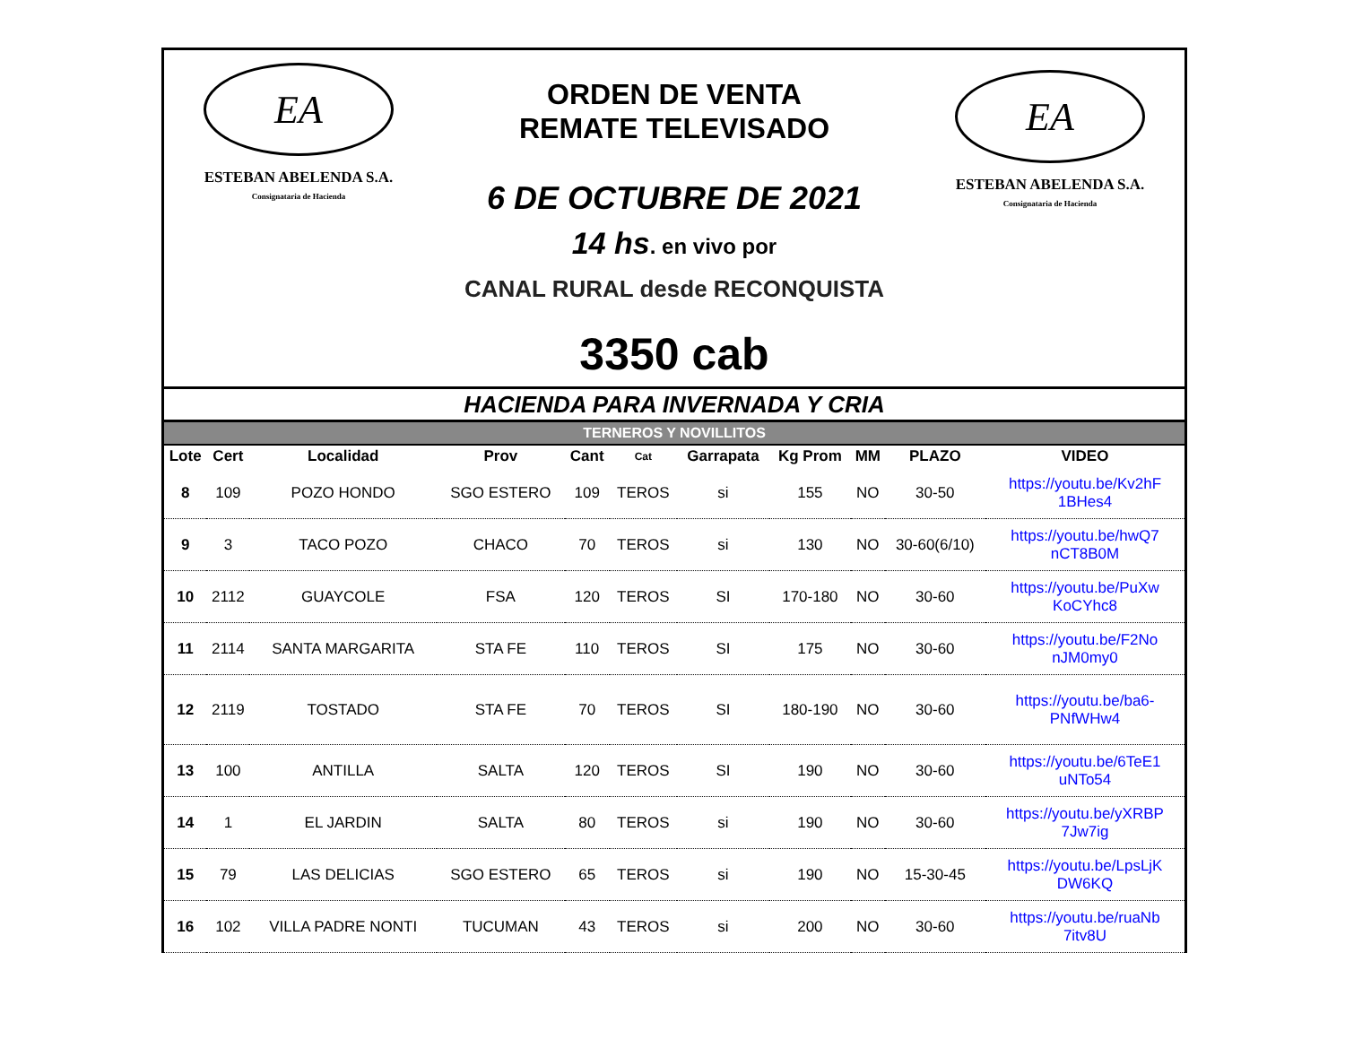EA
ESTEBAN ABELENDA S.A.
Consignataria de Hacienda
ORDEN DE VENTA
REMATE TELEVISADO
6 DE OCTUBRE DE 2021
14 hs. en vivo por
CANAL RURAL desde RECONQUISTA
3350 cab
EA
ESTEBAN ABELENDA S.A.
Consignataria de Hacienda
HACIENDA PARA INVERNADA Y CRIA
| TERNEROS Y NOVILLITOS | | | | | | | | | | |
| Lote | Cert | Localidad | Prov | Cant | Cat | Garrapata | Kg Prom | MM | PLAZO | VIDEO |
| 8 | 109 | POZO HONDO | SGO ESTERO | 109 | TEROS | si | 155 | NO | 30-50 | https://youtu.be/Kv2hF 1BHes4 |
| 9 | 3 | TACO POZO | CHACO | 70 | TEROS | si | 130 | NO | 30-60(6/10) | https://youtu.be/hwQ7 nCT8B0M |
| 10 | 2112 | GUAYCOLE | FSA | 120 | TEROS | SI | 170-180 | NO | 30-60 | https://youtu.be/PuXw KoCYhc8 |
| 11 | 2114 | SANTA MARGARITA | STA FE | 110 | TEROS | SI | 175 | NO | 30-60 | https://youtu.be/F2No nJM0my0 |
| 12 | 2119 | TOSTADO | STA FE | 70 | TEROS | SI | 180-190 | NO | 30-60 | https://youtu.be/ba6- PNfWHw4 |
| 13 | 100 | ANTILLA | SALTA | 120 | TEROS | SI | 190 | NO | 30-60 | https://youtu.be/6TeE1 uNTo54 |
| 14 | 1 | EL JARDIN | SALTA | 80 | TEROS | si | 190 | NO | 30-60 | https://youtu.be/yXRBP 7Jw7ig |
| 15 | 79 | LAS DELICIAS | SGO ESTERO | 65 | TEROS | si | 190 | NO | 15-30-45 | https://youtu.be/LpsLjK DW6KQ |
| 16 | 102 | VILLA PADRE NONTI | TUCUMAN | 43 | TEROS | si | 200 | NO | 30-60 | https://youtu.be/ruaNb 7itv8U |